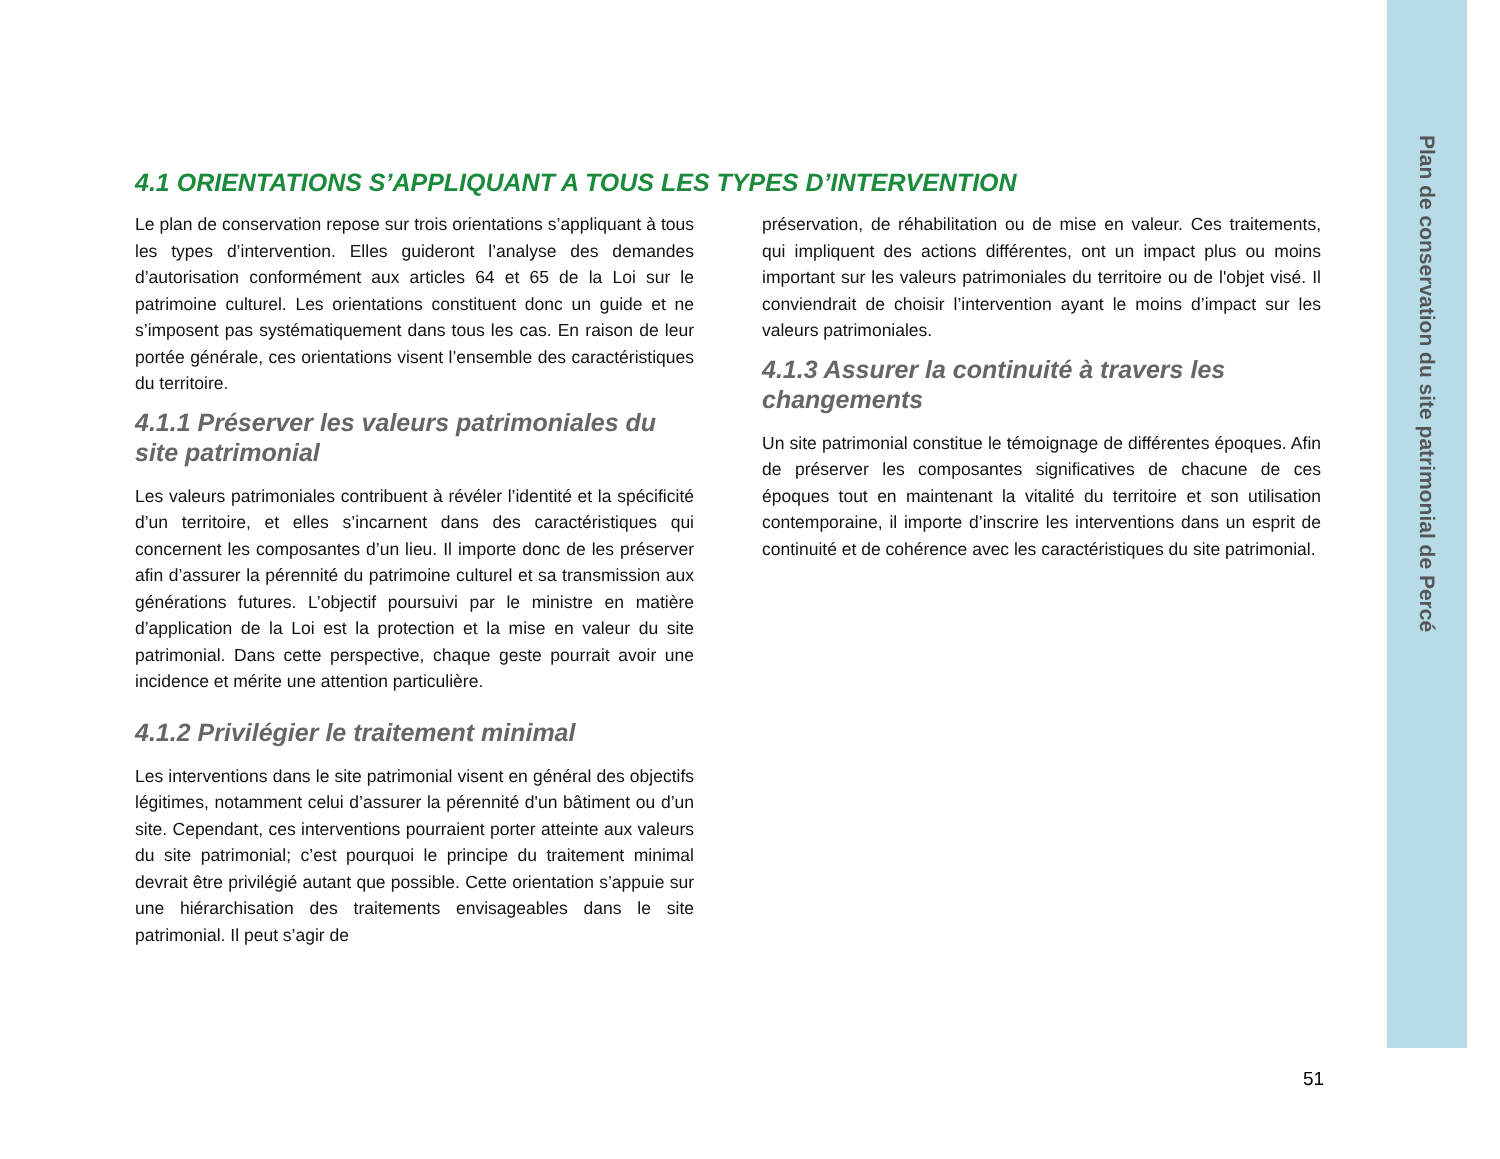Plan de conservation du site patrimonial de Percé
4.1 ORIENTATIONS S’APPLIQUANT A TOUS LES TYPES D’INTERVENTION
Le plan de conservation repose sur trois orientations s’appliquant à tous les types d’intervention. Elles guideront l’analyse des demandes d’autorisation conformément aux articles 64 et 65 de la Loi sur le patrimoine culturel. Les orientations constituent donc un guide et ne s’imposent pas systématiquement dans tous les cas. En raison de leur portée générale, ces orientations visent l’ensemble des caractéristiques du territoire.
4.1.1 Préserver les valeurs patrimoniales du site patrimonial
Les valeurs patrimoniales contribuent à révéler l’identité et la spécificité d’un territoire, et elles s’incarnent dans des caractéristiques qui concernent les composantes d’un lieu. Il importe donc de les préserver afin d’assurer la pérennité du patrimoine culturel et sa transmission aux générations futures. L’objectif poursuivi par le ministre en matière d’application de la Loi est la protection et la mise en valeur du site patrimonial. Dans cette perspective, chaque geste pourrait avoir une incidence et mérite une attention particulière.
4.1.2 Privilégier le traitement minimal
Les interventions dans le site patrimonial visent en général des objectifs légitimes, notamment celui d’assurer la pérennité d'un bâtiment ou d’un site. Cependant, ces interventions pourraient porter atteinte aux valeurs du site patrimonial; c’est pourquoi le principe du traitement minimal devrait être privilégié autant que possible. Cette orientation s’appuie sur une hiérarchisation des traitements envisageables dans le site patrimonial. Il peut s’agir de
préservation, de réhabilitation ou de mise en valeur. Ces traitements, qui impliquent des actions différentes, ont un impact plus ou moins important sur les valeurs patrimoniales du territoire ou de l'objet visé. Il conviendrait de choisir l’intervention ayant le moins d’impact sur les valeurs patrimoniales.
4.1.3 Assurer la continuité à travers les changements
Un site patrimonial constitue le témoignage de différentes époques. Afin de préserver les composantes significatives de chacune de ces époques tout en maintenant la vitalité du territoire et son utilisation contemporaine, il importe d’inscrire les interventions dans un esprit de continuité et de cohérence avec les caractéristiques du site patrimonial.
51